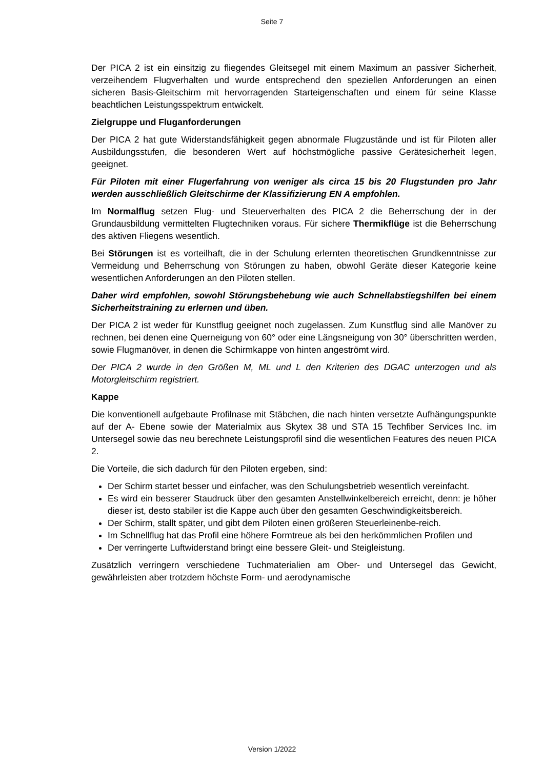Seite 7
Der PICA 2 ist ein einsitzig zu fliegendes Gleitsegel mit einem Maximum an passiver Sicherheit, verzeihendem Flugverhalten und wurde entsprechend den speziellen Anforderungen an einen sicheren Basis-Gleitschirm mit hervorragenden Starteigenschaften und einem für seine Klasse beachtlichen Leistungsspektrum entwickelt.
Zielgruppe und Fluganforderungen
Der PICA 2 hat gute Widerstandsfähigkeit gegen abnormale Flugzustände und ist für Piloten aller Ausbildungsstufen, die besonderen Wert auf höchstmögliche passive Gerätesicherheit legen, geeignet.
Für Piloten mit einer Flugerfahrung von weniger als circa 15 bis 20 Flugstunden pro Jahr werden ausschließlich Gleitschirme der Klassifizierung EN A empfohlen.
Im Normalflug setzen Flug- und Steuerverhalten des PICA 2 die Beherrschung der in der Grundausbildung vermittelten Flugtechniken voraus. Für sichere Thermikflüge ist die Beherrschung des aktiven Fliegens wesentlich.
Bei Störungen ist es vorteilhaft, die in der Schulung erlernten theoretischen Grundkenntnisse zur Vermeidung und Beherrschung von Störungen zu haben, obwohl Geräte dieser Kategorie keine wesentlichen Anforderungen an den Piloten stellen.
Daher wird empfohlen, sowohl Störungsbehebung wie auch Schnellabstiegshilfen bei einem Sicherheitstraining zu erlernen und üben.
Der PICA 2 ist weder für Kunstflug geeignet noch zugelassen. Zum Kunstflug sind alle Manöver zu rechnen, bei denen eine Querneigung von 60° oder eine Längsneigung von 30° überschritten werden, sowie Flugmanöver, in denen die Schirmkappe von hinten angeströmt wird.
Der PICA 2 wurde in den Größen M, ML und L den Kriterien des DGAC unterzogen und als Motorgleitschirm registriert.
Kappe
Die konventionell aufgebaute Profilnase mit Stäbchen, die nach hinten versetzte Aufhängungspunkte auf der A- Ebene sowie der Materialmix aus Skytex 38 und STA 15 Techfiber Services Inc. im Untersegel sowie das neu berechnete Leistungsprofil sind die wesentlichen Features des neuen PICA 2.
Die Vorteile, die sich dadurch für den Piloten ergeben, sind:
Der Schirm startet besser und einfacher, was den Schulungsbetrieb wesentlich vereinfacht.
Es wird ein besserer Staudruck über den gesamten Anstellwinkelbereich erreicht, denn: je höher dieser ist, desto stabiler ist die Kappe auch über den gesamten Geschwindigkeitsbereich.
Der Schirm, stallt später, und gibt dem Piloten einen größeren Steuerleinenbe-reich.
Im Schnellflug hat das Profil eine höhere Formtreue als bei den herkömmlichen Profilen und
Der verringerte Luftwiderstand bringt eine bessere Gleit- und Steigleistung.
Zusätzlich verringern verschiedene Tuchmaterialien am Ober- und Untersegel das Gewicht, gewährleisten aber trotzdem höchste Form- und aerodynamische
Version 1/2022